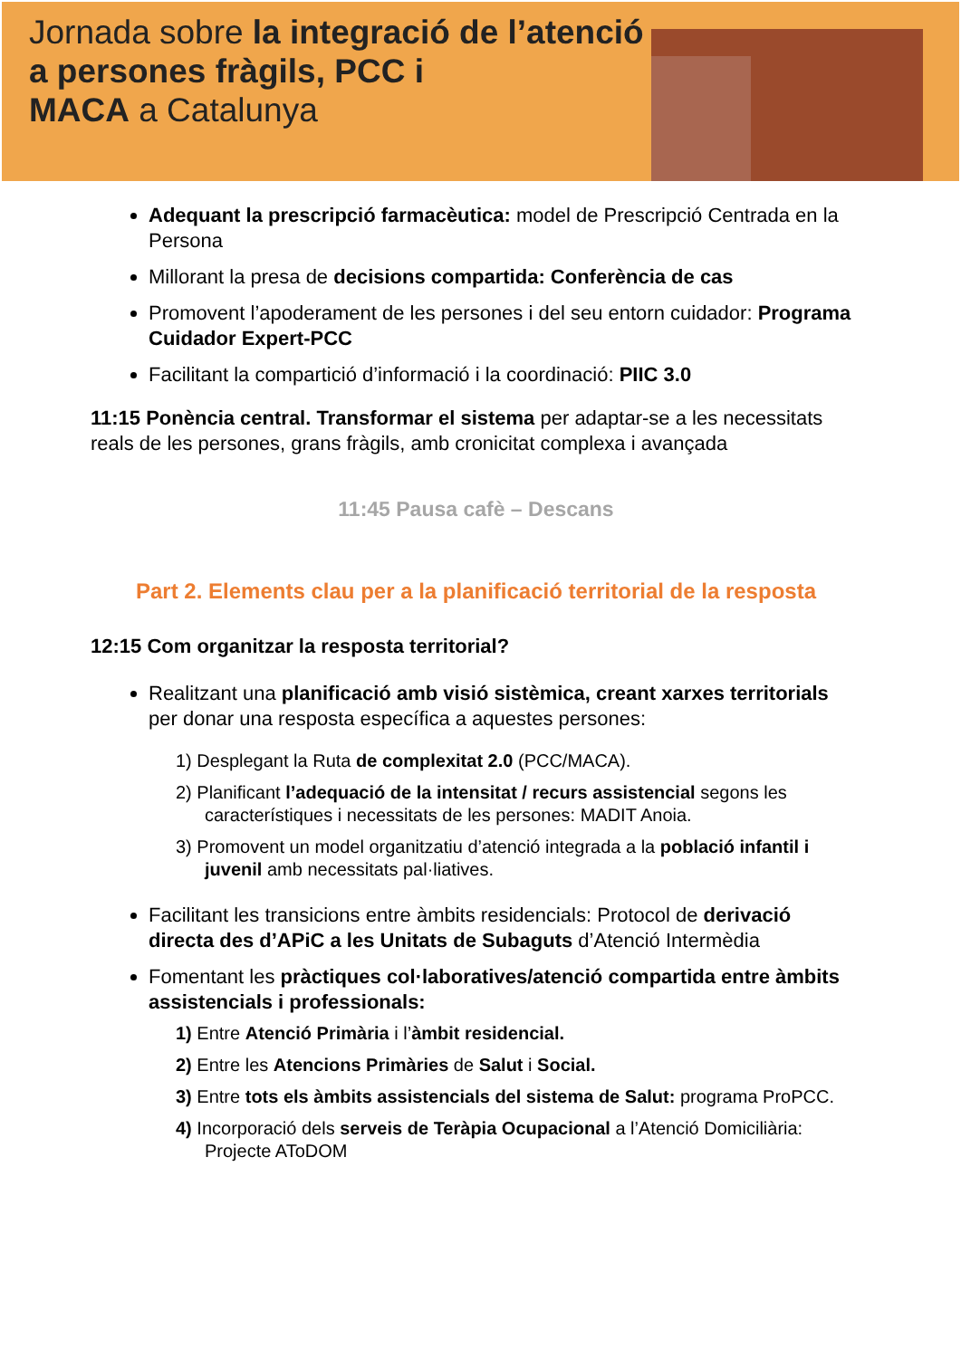Jornada sobre la integració de l’atenció
a persones fràgils, PCC i
MACA a Catalunya
Adequant la prescripció farmacèutica: model de Prescripció Centrada en la Persona
Millorant la presa de decisions compartida: Conferència de cas
Promovent l’apoderament de les persones i del seu entorn cuidador: Programa Cuidador Expert-PCC
Facilitant la compartició d’informació i la coordinació: PIIC 3.0
11:15 Ponència central. Transformar el sistema per adaptar-se a les necessitats reals de les persones, grans fràgils, amb cronicitat complexa i avançada
11:45 Pausa cafè – Descans
Part 2. Elements clau per a la planificació territorial de la resposta
12:15 Com organitzar la resposta territorial?
Realitzant una planificació amb visió sistèmica, creant xarxes territorials per donar una resposta específica a aquestes persones:
1) Desplegant la Ruta de complexitat 2.0 (PCC/MACA).
2) Planificant l’adequació de la intensitat / recurs assistencial segons les característiques i necessitats de les persones: MADIT Anoia.
3) Promovent un model organitzatiu d’atenció integrada a la població infantil i juvenil amb necessitats pal·liatives.
Facilitant les transicions entre àmbits residencials: Protocol de derivació directa des d’APiC a les Unitats de Subaguts d’Atenció Intermèdia
Fomentant les pràctiques col·laboratives/atenció compartida entre àmbits assistencials i professionals:
1) Entre Atenció Primària i l’àmbit residencial.
2) Entre les Atencions Primàries de Salut i Social.
3) Entre tots els àmbits assistencials del sistema de Salut: programa ProPCC.
4) Incorporació dels serveis de Teràpia Ocupacional a l’Atenció Domiciliària: Projecte AToDOM